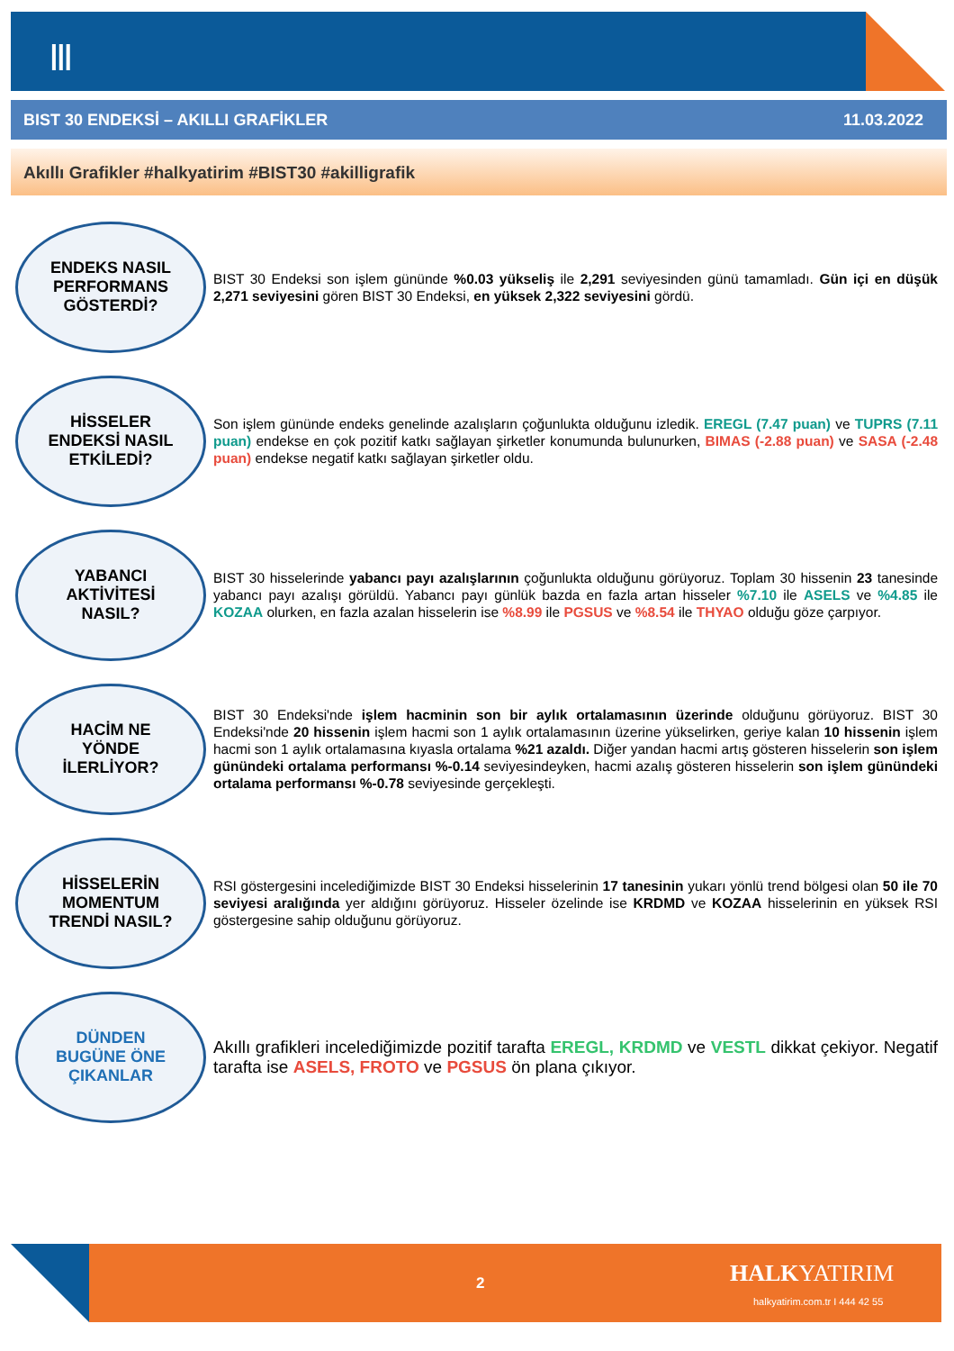Ⅲ
BIST 30 ENDEKSİ – AKILLI GRAFİKLER 11.03.2022
Akıllı Grafikler #halkyatirim #BIST30 #akilligrafik
ENDEKS NASIL
PERFORMANS
GÖSTERDİ?
BIST 30 Endeksi son işlem gününde %0.03 yükseliş ile 2,291 seviyesinden günü tamamladı. Gün içi en düşük 2,271 seviyesini gören BIST 30 Endeksi, en yüksek 2,322 seviyesini gördü.
HİSSELER
ENDEKSİ NASIL
ETKİLEDİ?
Son işlem gününde endeks genelinde azalışların çoğunlukta olduğunu izledik. EREGL (7.47 puan) ve TUPRS (7.11 puan) endekse en çok pozitif katkı sağlayan şirketler konumunda bulunurken, BIMAS (-2.88 puan) ve SASA (-2.48 puan) endekse negatif katkı sağlayan şirketler oldu.
YABANCI
AKTİVİTESİ
NASIL?
BIST 30 hisselerinde yabancı payı azalışlarının çoğunlukta olduğunu görüyoruz. Toplam 30 hissenin 23 tanesinde yabancı payı azalışı görüldü. Yabancı payı günlük bazda en fazla artan hisseler %7.10 ile ASELS ve %4.85 ile KOZAA olurken, en fazla azalan hisselerin ise %8.99 ile PGSUS ve %8.54 ile THYAO olduğu göze çarpıyor.
HACİM NE
YÖNDE
İLERLİYOR?
BIST 30 Endeksi'nde işlem hacminin son bir aylık ortalamasının üzerinde olduğunu görüyoruz. BIST 30 Endeksi'nde 20 hissenin işlem hacmi son 1 aylık ortalamasının üzerine yükselirken, geriye kalan 10 hissenin işlem hacmi son 1 aylık ortalamasına kıyasla ortalama %21 azaldı. Diğer yandan hacmi artış gösteren hisselerin son işlem günündeki ortalama performansı %-0.14 seviyesindeyken, hacmi azalış gösteren hisselerin son işlem günündeki ortalama performansı %-0.78 seviyesinde gerçekleşti.
HİSSELERİN
MOMENTUM
TRENDİ NASIL?
RSI göstergesini incelediğimizde BIST 30 Endeksi hisselerinin 17 tanesinin yukarı yönlü trend bölgesi olan 50 ile 70 seviyesi aralığında yer aldığını görüyoruz. Hisseler özelinde ise KRDMD ve KOZAA hisselerinin en yüksek RSI göstergesine sahip olduğunu görüyoruz.
DÜNDEN
BUGÜNE ÖNE
ÇIKANLAR
Akıllı grafikleri incelediğimizde pozitif tarafta EREGL, KRDMD ve VESTL dikkat çekiyor. Negatif tarafta ise ASELS, FROTO ve PGSUS ön plana çıkıyor.
2 HALKYATIRIM
halkyatirim.com.tr I 444 42 55